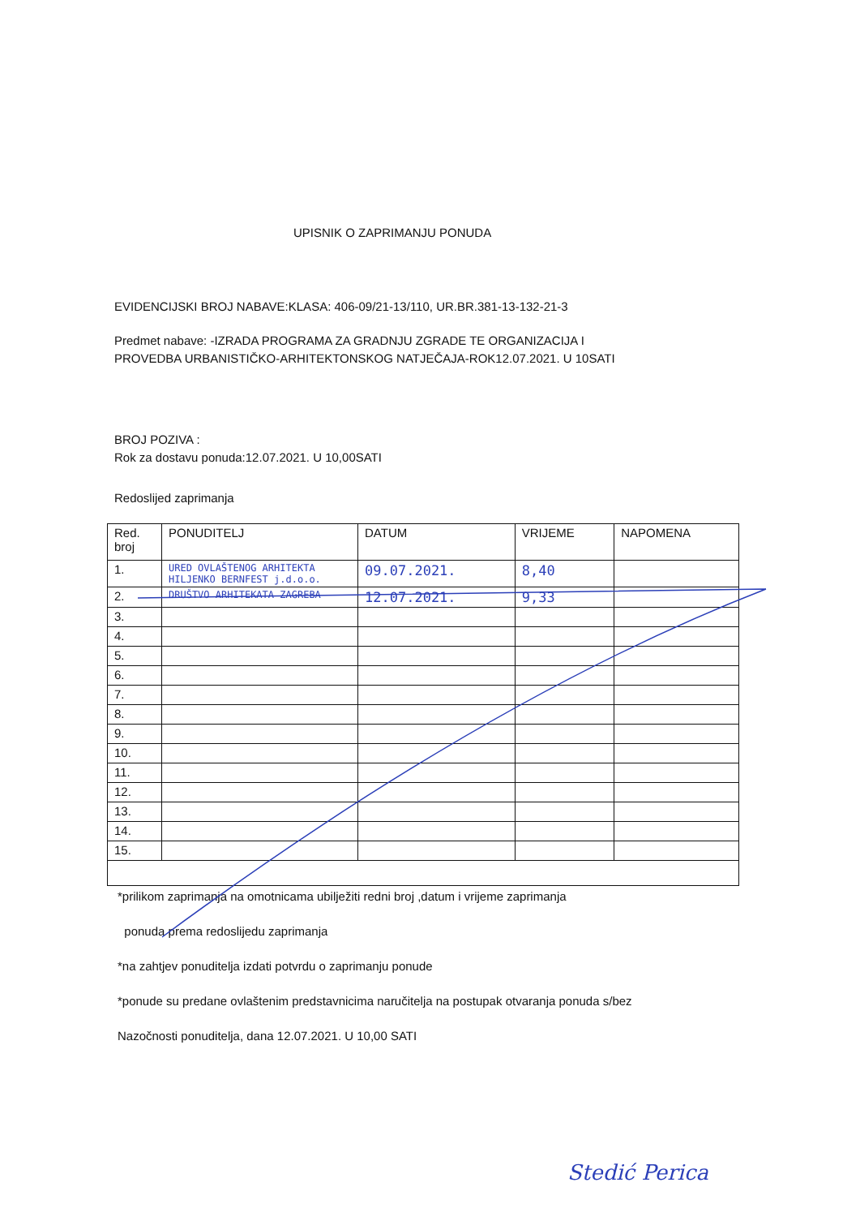UPISNIK O ZAPRIMANJU PONUDA
EVIDENCIJSKI BROJ NABAVE:KLASA: 406-09/21-13/110, UR.BR.381-13-132-21-3
Predmet nabave: -IZRADA PROGRAMA ZA GRADNJU ZGRADE TE ORGANIZACIJA I
PROVEDBA URBANISTIČKO-ARHITEKTONSKOG NATJEČAJA-ROK12.07.2021. U 10SATI
BROJ POZIVA :
Rok za dostavu ponuda:12.07.2021. U 10,00SATI
Redoslijed zaprimanja
| Red. broj | PONUDITELJ | DATUM | VRIJEME | NAPOMENA |
| --- | --- | --- | --- | --- |
| 1. | URED OVLAŠTENOG ARHITEKTA HILJENKO BERNFEST j.d.o.o. | 09.07.2021. | 8,40 | |
| 2. | DRUŠTVO ARHITEKATA ZAGREBA | 12.07.2021. | 9,33 | |
| 3. | | | | |
| 4. | | | | |
| 5. | | | | |
| 6. | | | | |
| 7. | | | | |
| 8. | | | | |
| 9. | | | | |
| 10. | | | | |
| 11. | | | | |
| 12. | | | | |
| 13. | | | | |
| 14. | | | | |
| 15. | | | | |
*prilikom zaprimanja na omotnicama ubilježiti redni broj ,datum i vrijeme zaprimanja
ponuda prema redoslijedu zaprimanja
*na zahtjev ponuditelja izdati potvrdu o zaprimanju ponude
*ponude su predane ovlaštenim predstavnicima naručitelja na postupak otvaranja ponuda s/bez
Nazočnosti ponuditelja, dana 12.07.2021. U 10,00 SATI
Stedić Perica